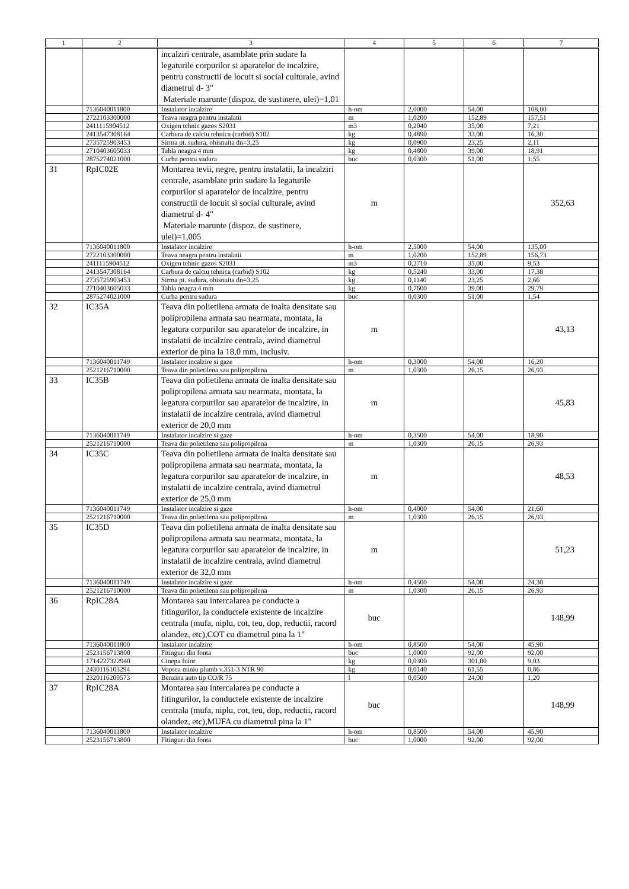| 1 | 2 | 3 | 4 | 5 | 6 | 7 |
| --- | --- | --- | --- | --- | --- | --- |
| | | incalziri centrale, asamblate prin sudare la legaturile corpurilor si aparatelor de incalzire, pentru constructii de locuit si social culturale, avind diametrul d- 3" Materiale marunte (dispoz. de sustinere, ulei)=1,01 | | | | |
| | 7136040011800 | Instalator incalzire | h-om | 2,0000 | 54,00 | 108,00 |
| | 2722103300000 | Teava neagra pentru instalatii | m | 1,0200 | 152,89 | 157,51 |
| | 2411115904512 | Oxigen tehnic gazos S2031 | m3 | 0,2040 | 35,00 | 7,21 |
| | 2413547308164 | Carbura de calciu tehnica (carbid) S102 | kg | 0,4890 | 33,00 | 16,30 |
| | 2735725903453 | Sirma pt. sudura, obisnuita dn=3,25 | kg | 0,0900 | 23,25 | 2,11 |
| | 2710403605033 | Tabla neagra 4 mm | kg | 0,4800 | 39,00 | 18,91 |
| | 2875274021000 | Curba pentru sudura | buc | 0,0300 | 51,00 | 1,55 |
| 31 | RpIC02E | Montarea tevii, negre, pentru instalatii, la incalziri centrale, asamblate prin sudare la legaturile corpurilor si aparatelor de incalzire, pentru constructii de locuit si social culturale, avind diametrul d- 4" Materiale marunte (dispoz. de sustinere, ulei)=1,005 | m | | | 352,63 |
| | 7136040011800 | Instalator incalzire | h-om | 2,5000 | 54,00 | 135,00 |
| | 2722103300000 | Teava neagra pentru instalatii | m | 1,0200 | 152,89 | 156,73 |
| | 2411115904512 | Oxigen tehnic gazos S2031 | m3 | 0,2710 | 35,00 | 9,53 |
| | 2413547308164 | Carbura de calciu tehnica (carbid) S102 | kg | 0,5240 | 33,00 | 17,38 |
| | 2735725903453 | Sirma pt. sudura, obisnuita dn=3,25 | kg | 0,1140 | 23,25 | 2,66 |
| | 2710403605033 | Tabla neagra 4 mm | kg | 0,7600 | 39,00 | 29,79 |
| | 2875274021000 | Curba pentru sudura | buc | 0,0300 | 51,00 | 1,54 |
| 32 | IC35A | Teava din polietilena armata de inalta densitate sau polipropilena armata sau nearmata, montata, la legatura corpurilor sau aparatelor de incalzire, in instalatii de incalzire centrala, avind diametrul exterior de pina la 18,0 mm, inclusiv. | m | | | 43,13 |
| | 7136040011749 | Instalator incalzire si gaze | h-om | 0,3000 | 54,00 | 16,20 |
| | 2521216710000 | Teava din polietilena sau polipropilena | m | 1,0300 | 26,15 | 26,93 |
| 33 | IC35B | Teava din polietilena armata de inalta densitate sau polipropilena armata sau nearmata, montata, la legatura corpurilor sau aparatelor de incalzire, in instalatii de incalzire centrala, avind diametrul exterior de 20,0 mm | m | | | 45,83 |
| | 7136040011749 | Instalator incalzire si gaze | h-om | 0,3500 | 54,00 | 18,90 |
| | 2521216710000 | Teava din polietilena sau polipropilena | m | 1,0300 | 26,15 | 26,93 |
| 34 | IC35C | Teava din polietilena armata de inalta densitate sau polipropilena armata sau nearmata, montata, la legatura corpurilor sau aparatelor de incalzire, in instalatii de incalzire centrala, avind diametrul exterior de 25,0 mm | m | | | 48,53 |
| | 7136040011749 | Instalator incalzire si gaze | h-om | 0,4000 | 54,00 | 21,60 |
| | 2521216710000 | Teava din polietilena sau polipropilena | m | 1,0300 | 26,15 | 26,93 |
| 35 | IC35D | Teava din polietilena armata de inalta densitate sau polipropilena armata sau nearmata, montata, la legatura corpurilor sau aparatelor de incalzire, in instalatii de incalzire centrala, avind diametrul exterior de 32,0 mm | m | | | 51,23 |
| | 7136040011749 | Instalator incalzire si gaze | h-om | 0,4500 | 54,00 | 24,30 |
| | 2521216710000 | Teava din polietilena sau polipropilena | m | 1,0300 | 26,15 | 26,93 |
| 36 | RpIC28A | Montarea sau intercalarea pe conducte a fitingurilor, la conductele existente de incalzire centrala (mufa, niplu, cot, teu, dop, reductii, racord olandez, etc),COT cu diametrul pina la 1" | buc | | | 148,99 |
| | 7136040011800 | Instalator incalzire | h-om | 0,8500 | 54,00 | 45,90 |
| | 2523156713800 | Fitinguri din fonta | buc | 1,0000 | 92,00 | 92,00 |
| | 1714227322940 | Cinepa fuior | kg | 0,0300 | 301,00 | 9,03 |
| | 2430116103294 | Vopsea miniu plumb v.351-3 NTR 90 | kg | 0,0140 | 61,55 | 0,86 |
| | 2320116200573 | Benzina auto tip CO/R 75 | l | 0,0500 | 24,00 | 1,20 |
| 37 | RpIC28A | Montarea sau intercalarea pe conducte a fitingurilor, la conductele existente de incalzire centrala (mufa, niplu, cot, teu, dop, reductii, racord olandez, etc),MUFA cu diametrul pina la 1" | buc | | | 148,99 |
| | 7136040011800 | Instalator incalzire | h-om | 0,8500 | 54,00 | 45,90 |
| | 2523156713800 | Fitinguri din fonta | buc | 1,0000 | 92,00 | 92,00 |